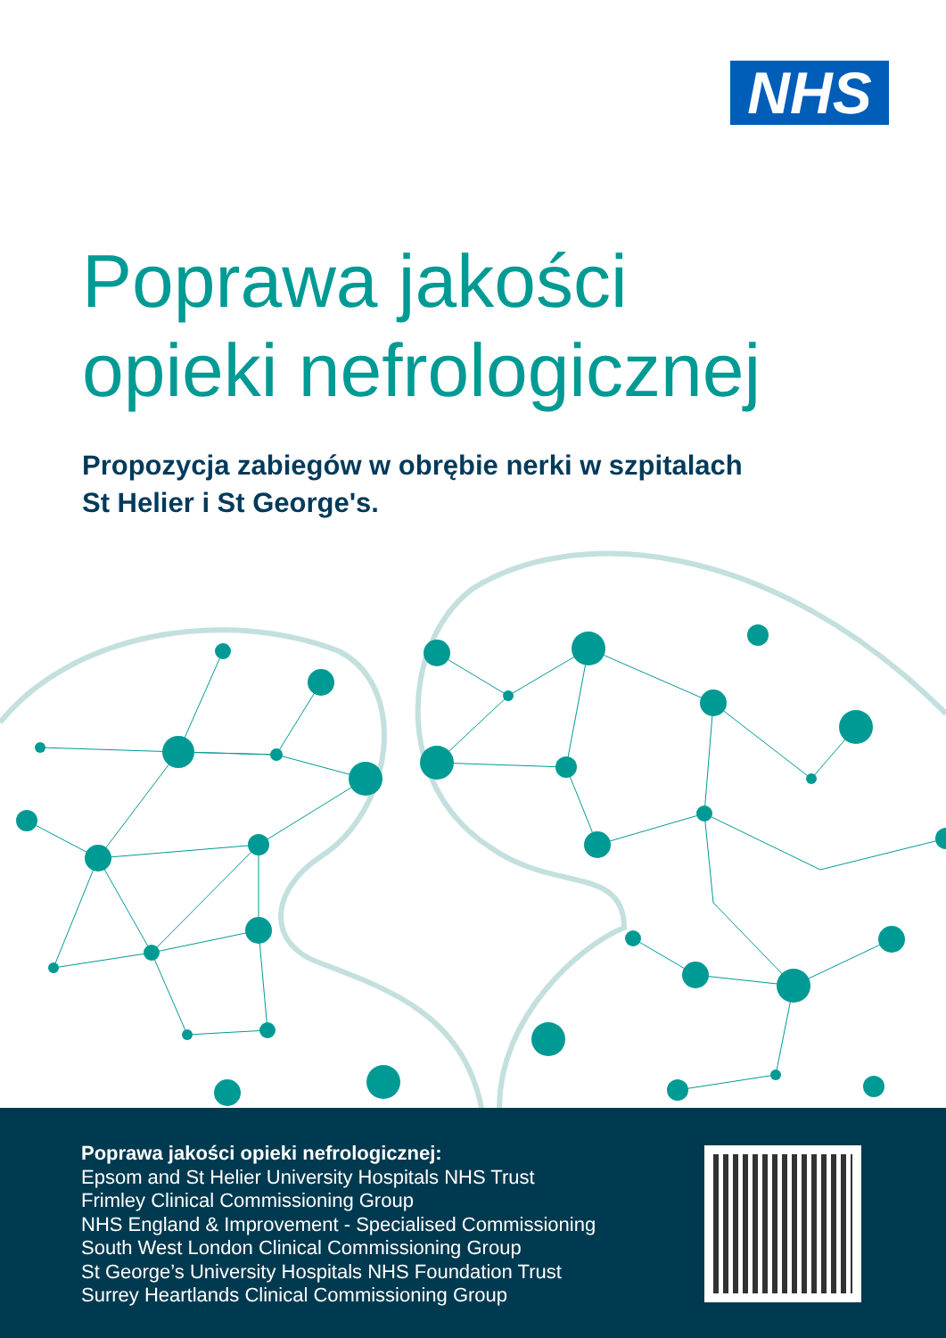NHS
Poprawa jakości
opieki nefrologicznej
Propozycja zabiegów w obrębie nerki w szpitalach
St Helier i St George's.
Poprawa jakości opieki nefrologicznej:
Epsom and St Helier University Hospitals NHS Trust
Frimley Clinical Commissioning Group
NHS England & Improvement - Specialised Commissioning
South West London Clinical Commissioning Group
St George’s University Hospitals NHS Foundation Trust
Surrey Heartlands Clinical Commissioning Group